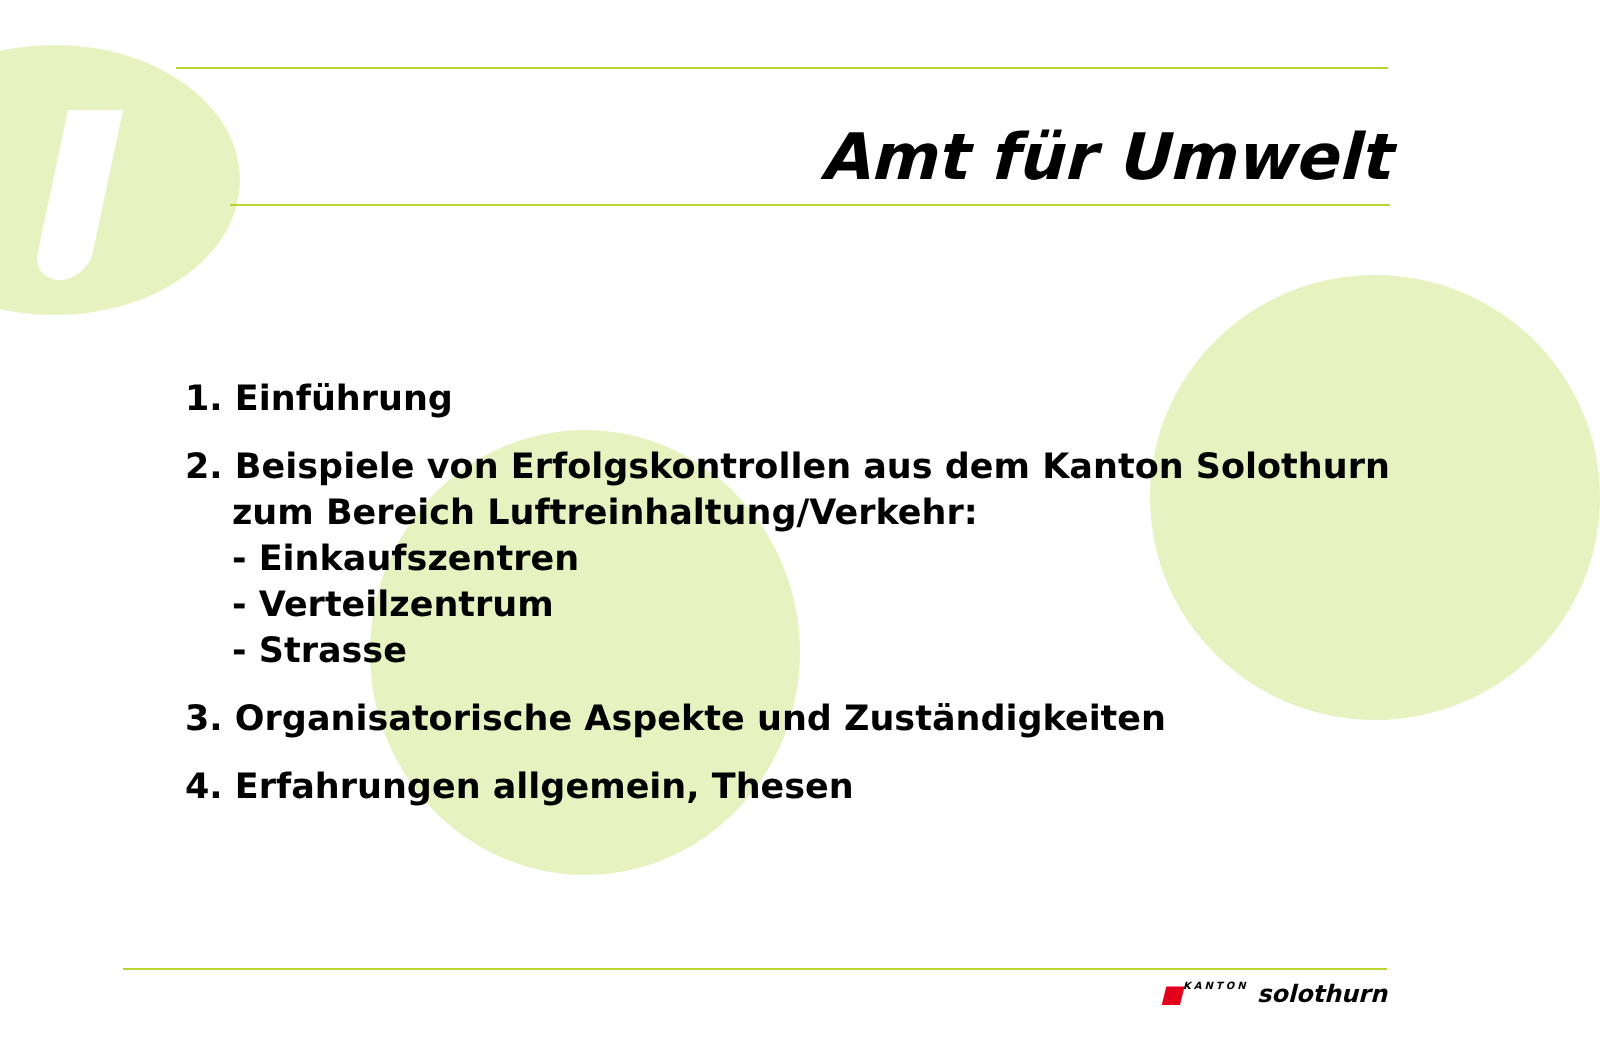Amt für Umwelt
1. Einführung
2. Beispiele von Erfolgskontrollen aus dem Kanton Solothurn
zum Bereich Luftreinhaltung/Verkehr:
- Einkaufszentren
- Verteilzentrum
- Strasse
3. Organisatorische Aspekte und Zuständigkeiten
4. Erfahrungen allgemein, Thesen
■KANTON solothurn